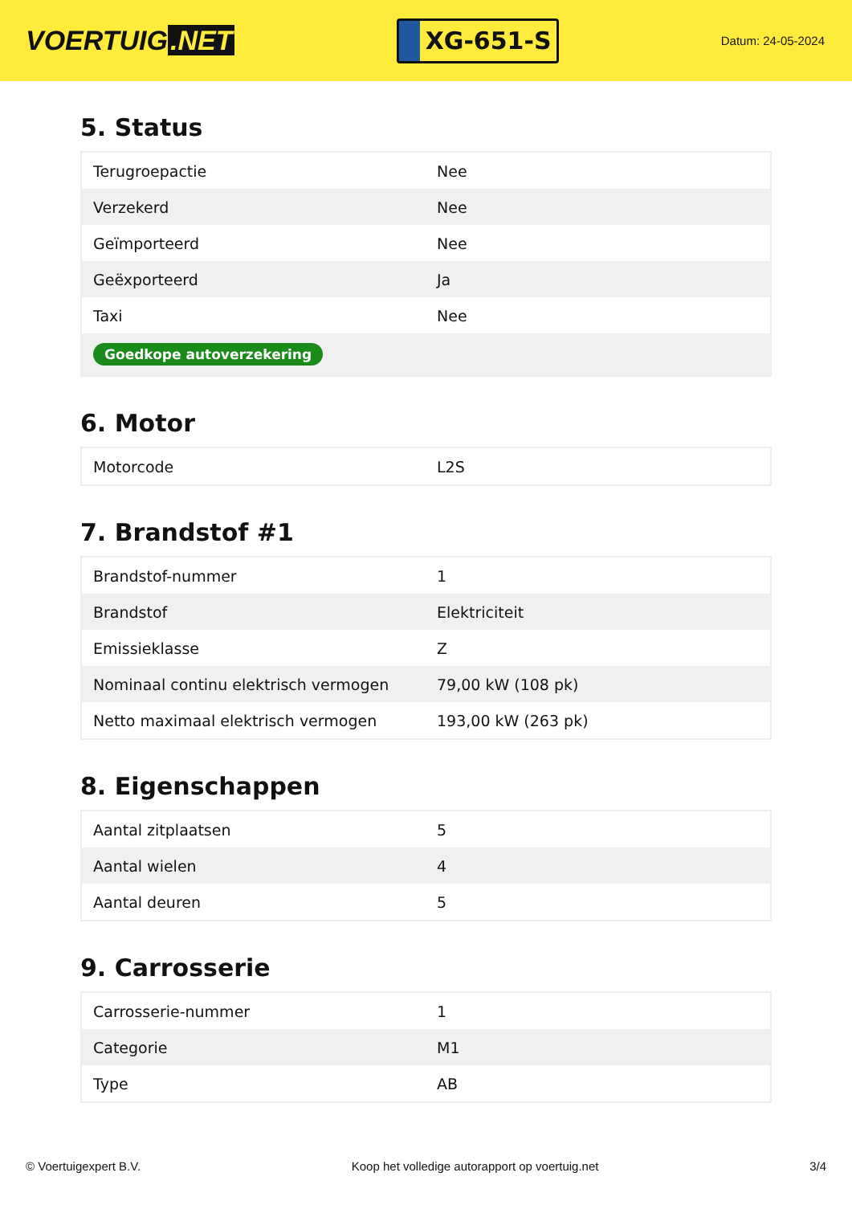VOERTUIG.NET
XG-651-S
Datum: 24-05-2024
5. Status
| Terugroepactie | Nee |
| Verzekerd | Nee |
| Geïmporteerd | Nee |
| Geëxporteerd | Ja |
| Taxi | Nee |
| Goedkope autoverzekering | |
6. Motor
| Motorcode | L2S |
7. Brandstof #1
| Brandstof-nummer | 1 |
| Brandstof | Elektriciteit |
| Emissieklasse | Z |
| Nominaal continu elektrisch vermogen | 79,00 kW (108 pk) |
| Netto maximaal elektrisch vermogen | 193,00 kW (263 pk) |
8. Eigenschappen
| Aantal zitplaatsen | 5 |
| Aantal wielen | 4 |
| Aantal deuren | 5 |
9. Carrosserie
| Carrosserie-nummer | 1 |
| Categorie | M1 |
| Type | AB |
© Voertuigexpert B.V. Koop het volledige autorapport op voertuig.net 3/4